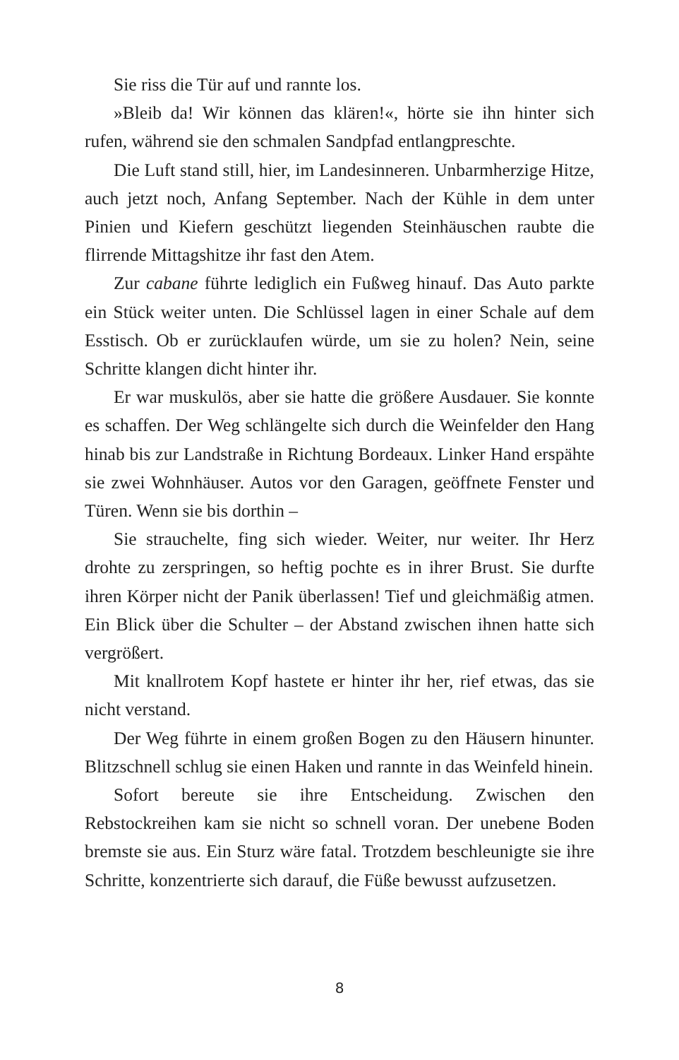Sie riss die Tür auf und rannte los.
»Bleib da! Wir können das klären!«, hörte sie ihn hinter sich rufen, während sie den schmalen Sandpfad entlangpreschte.
Die Luft stand still, hier, im Landesinneren. Unbarmherzige Hitze, auch jetzt noch, Anfang September. Nach der Kühle in dem unter Pinien und Kiefern geschützt liegenden Steinhäuschen raubte die flirrende Mittagshitze ihr fast den Atem.
Zur cabane führte lediglich ein Fußweg hinauf. Das Auto parkte ein Stück weiter unten. Die Schlüssel lagen in einer Schale auf dem Esstisch. Ob er zurücklaufen würde, um sie zu holen? Nein, seine Schritte klangen dicht hinter ihr.
Er war muskulös, aber sie hatte die größere Ausdauer. Sie konnte es schaffen. Der Weg schlängelte sich durch die Weinfelder den Hang hinab bis zur Landstraße in Richtung Bordeaux. Linker Hand erspähte sie zwei Wohnhäuser. Autos vor den Garagen, geöffnete Fenster und Türen. Wenn sie bis dorthin –
Sie strauchelte, fing sich wieder. Weiter, nur weiter. Ihr Herz drohte zu zerspringen, so heftig pochte es in ihrer Brust. Sie durfte ihren Körper nicht der Panik überlassen! Tief und gleichmäßig atmen. Ein Blick über die Schulter – der Abstand zwischen ihnen hatte sich vergrößert.
Mit knallrotem Kopf hastete er hinter ihr her, rief etwas, das sie nicht verstand.
Der Weg führte in einem großen Bogen zu den Häusern hinunter. Blitzschnell schlug sie einen Haken und rannte in das Weinfeld hinein.
Sofort bereute sie ihre Entscheidung. Zwischen den Rebstockreihen kam sie nicht so schnell voran. Der unebene Boden bremste sie aus. Ein Sturz wäre fatal. Trotzdem beschleunigte sie ihre Schritte, konzentrierte sich darauf, die Füße bewusst aufzusetzen.
8